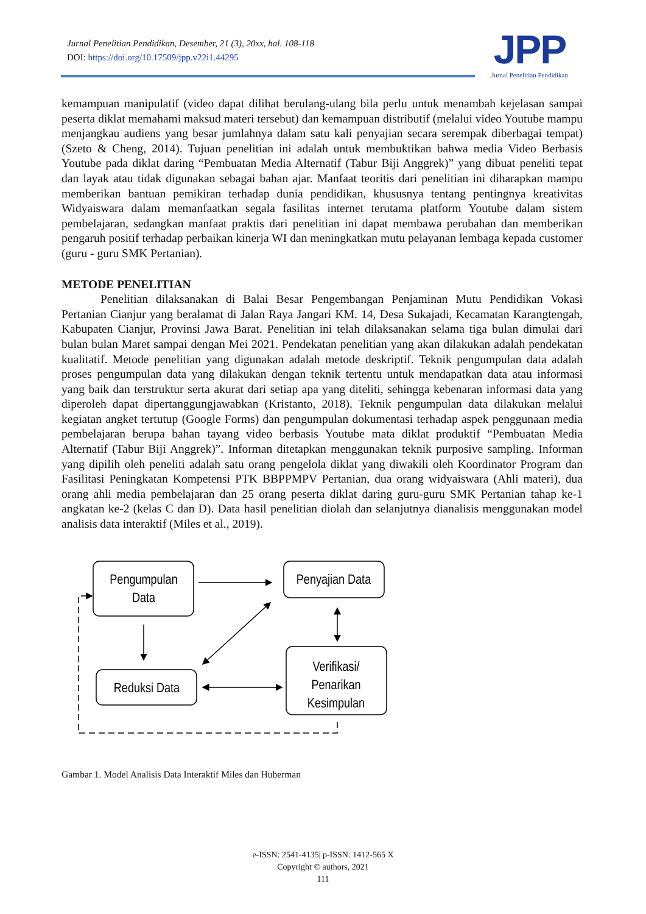Jurnal Penelitian Pendidikan, Desember, 21 (3), 20xx, hal. 108-118
DOI: https://doi.org/10.17509/jpp.v22i1.44295
JPP
Jurnal Penelitian Pendidikan
kemampuan manipulatif (video dapat dilihat berulang-ulang bila perlu untuk menambah kejelasan sampai peserta diklat memahami maksud materi tersebut) dan kemampuan distributif (melalui video Youtube mampu menjangkau audiens yang besar jumlahnya dalam satu kali penyajian secara serempak diberbagai tempat) (Szeto & Cheng, 2014). Tujuan penelitian ini adalah untuk membuktikan bahwa media Video Berbasis Youtube pada diklat daring “Pembuatan Media Alternatif (Tabur Biji Anggrek)” yang dibuat peneliti tepat dan layak atau tidak digunakan sebagai bahan ajar. Manfaat teoritis dari penelitian ini diharapkan mampu memberikan bantuan pemikiran terhadap dunia pendidikan, khususnya tentang pentingnya kreativitas Widyaiswara dalam memanfaatkan segala fasilitas internet terutama platform Youtube dalam sistem pembelajaran, sedangkan manfaat praktis dari penelitian ini dapat membawa perubahan dan memberikan pengaruh positif terhadap perbaikan kinerja WI dan meningkatkan mutu pelayanan lembaga kepada customer (guru - guru SMK Pertanian).
METODE PENELITIAN
Penelitian dilaksanakan di Balai Besar Pengembangan Penjaminan Mutu Pendidikan Vokasi Pertanian Cianjur yang beralamat di Jalan Raya Jangari KM. 14, Desa Sukajadi, Kecamatan Karangtengah, Kabupaten Cianjur, Provinsi Jawa Barat. Penelitian ini telah dilaksanakan selama tiga bulan dimulai dari bulan bulan Maret sampai dengan Mei 2021. Pendekatan penelitian yang akan dilakukan adalah pendekatan kualitatif. Metode penelitian yang digunakan adalah metode deskriptif. Teknik pengumpulan data adalah proses pengumpulan data yang dilakukan dengan teknik tertentu untuk mendapatkan data atau informasi yang baik dan terstruktur serta akurat dari setiap apa yang diteliti, sehingga kebenaran informasi data yang diperoleh dapat dipertanggungjawabkan (Kristanto, 2018). Teknik pengumpulan data dilakukan melalui kegiatan angket tertutup (Google Forms) dan pengumpulan dokumentasi terhadap aspek penggunaan media pembelajaran berupa bahan tayang video berbasis Youtube mata diklat produktif “Pembuatan Media Alternatif (Tabur Biji Anggrek)”. Informan ditetapkan menggunakan teknik purposive sampling. Informan yang dipilih oleh peneliti adalah satu orang pengelola diklat yang diwakili oleh Koordinator Program dan Fasilitasi Peningkatan Kompetensi PTK BBPPMPV Pertanian, dua orang widyaiswara (Ahli materi), dua orang ahli media pembelajaran dan 25 orang peserta diklat daring guru-guru SMK Pertanian tahap ke-1 angkatan ke-2 (kelas C dan D). Data hasil penelitian diolah dan selanjutnya dianalisis menggunakan model analisis data interaktif (Miles et al., 2019).
Pengumpulan
Data
Penyajian Data
Reduksi Data
Verifikasi/
Penarikan
Kesimpulan
Gambar 1. Model Analisis Data Interaktif Miles dan Huberman
e-ISSN: 2541-4135| p-ISSN: 1412-565 X
Copyright © authors, 2021
111